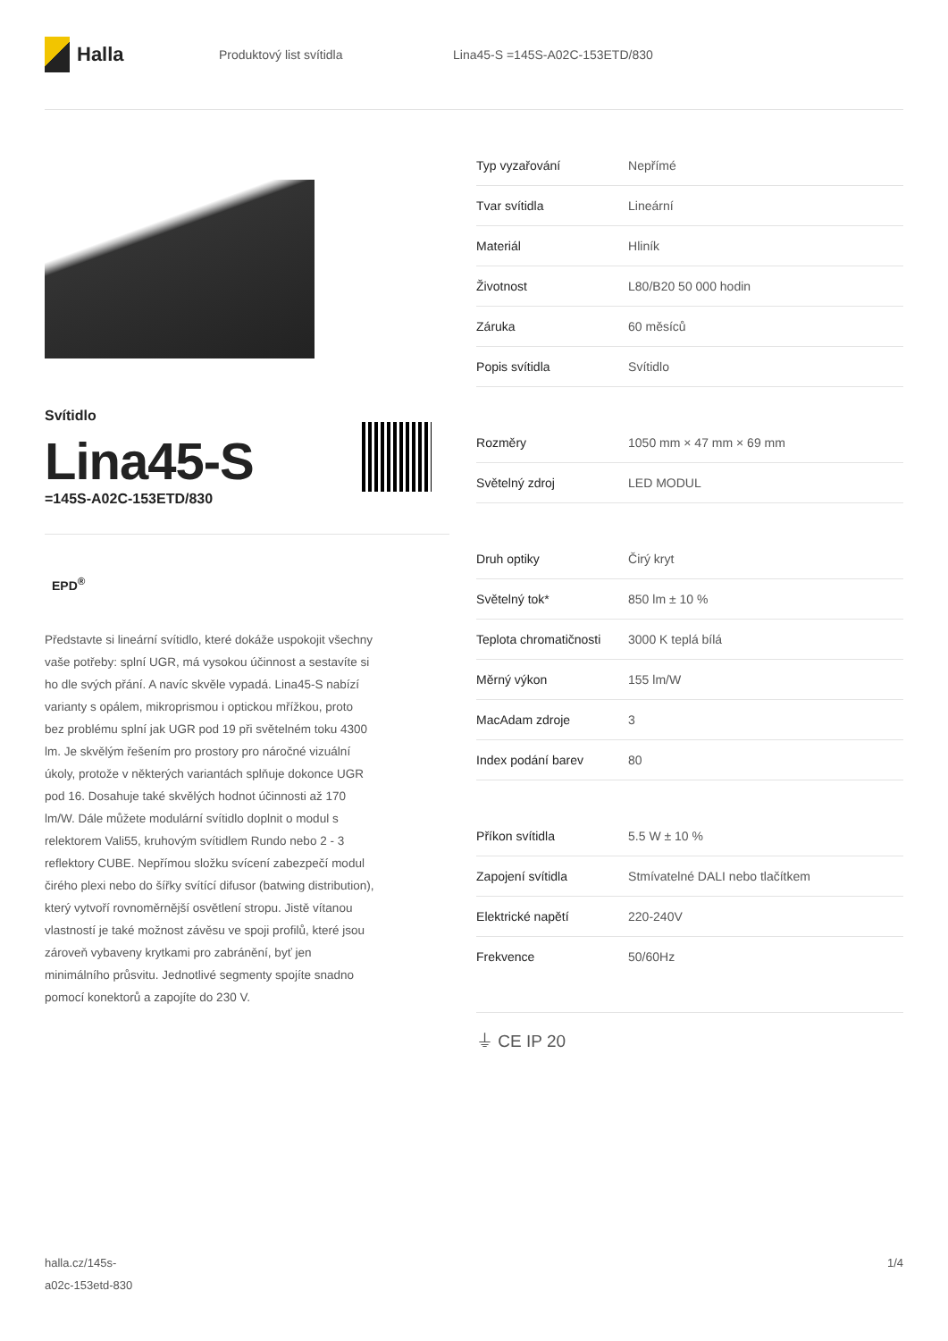Halla
Produktový list svítidla Lina45-S =145S-A02C-153ETD/830
Svítidlo
Lina45-S
=145S-A02C-153ETD/830
EPD<sup>®</sup>
Představte si lineární svítidlo, které dokáže uspokojit všechny vaše potřeby: splní UGR, má vysokou účinnost a sestavíte si ho dle svých přání. A navíc skvěle vypadá. Lina45-S nabízí varianty s opálem, mikroprismou i optickou mřížkou, proto bez problému splní jak UGR pod 19 při světelném toku 4300 lm. Je skvělým řešením pro prostory pro náročné vizuální úkoly, protože v některých variantách splňuje dokonce UGR pod 16. Dosahuje také skvělých hodnot účinnosti až 170 lm/W. Dále můžete modulární svítidlo doplnit o modul s relektorem Vali55, kruhovým svítidlem Rundo nebo 2 - 3 reflektory CUBE. Nepřímou složku svícení zabezpečí modul čirého plexi nebo do šířky svítící difusor (batwing distribution), který vytvoří rovnoměrnější osvětlení stropu. Jistě vítanou vlastností je také možnost závěsu ve spoji profilů, které jsou zároveň vybaveny krytkami pro zabránění, byť jen minimálního průsvitu. Jednotlivé segmenty spojíte snadno pomocí konektorů a zapojíte do 230 V.
| Typ vyzařování | Nepřímé |
| Tvar svítidla | Lineární |
| Materiál | Hliník |
| Životnost | L80/B20 50 000 hodin |
| Záruka | 60 měsíců |
| Popis svítidla | Svítidlo |
| Rozměry | 1050 mm × 47 mm × 69 mm |
| Světelný zdroj | LED MODUL |
| Druh optiky | Čirý kryt |
| Světelný tok* | 850 lm ± 10 % |
| Teplota chromatičnosti | 3000 K teplá bílá |
| Měrný výkon | 155 lm/W |
| MacAdam zdroje | 3 |
| Index podání barev | 80 |
| Příkon svítidla | 5.5 W ± 10 % |
| Zapojení svítidla | Stmívatelné DALI nebo tlačítkem |
| Elektrické napětí | 220-240V |
| Frekvence | 50/60Hz |
⏚ CE IP 20
halla.cz/145s-
a02c-153etd-830
1/4